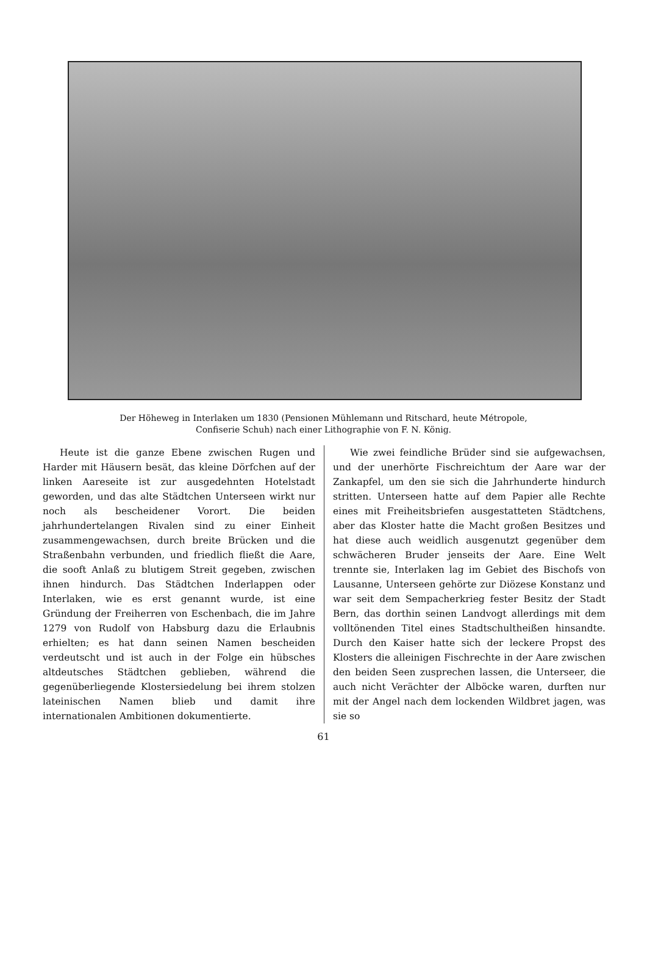Der Höheweg in Interlaken um 1830 (Pensionen Mühlemann und Ritschard, heute Métropole,
Confiserie Schuh) nach einer Lithographie von F. N. König.
Heute ist die ganze Ebene zwischen Rugen und Harder mit Häusern besät, das kleine Dörfchen auf der linken Aareseite ist zur ausgedehnten Hotelstadt geworden, und das alte Städtchen Unterseen wirkt nur noch als bescheidener Vorort. Die beiden jahrhundertelangen Rivalen sind zu einer Einheit zusammengewachsen, durch breite Brücken und die Straßenbahn verbunden, und friedlich fließt die Aare, die sooft Anlaß zu blutigem Streit gegeben, zwischen ihnen hindurch. Das Städtchen Inderlappen oder Interlaken, wie es erst genannt wurde, ist eine Gründung der Freiherren von Eschenbach, die im Jahre 1279 von Rudolf von Habsburg dazu die Erlaubnis erhielten; es hat dann seinen Namen bescheiden verdeutscht und ist auch in der Folge ein hübsches altdeutsches Städtchen geblieben, während die gegenüberliegende Klostersiedelung bei ihrem stolzen lateinischen Namen blieb und damit ihre internationalen Ambitionen dokumentierte.
Wie zwei feindliche Brüder sind sie aufgewachsen, und der unerhörte Fischreichtum der Aare war der Zankapfel, um den sie sich die Jahrhunderte hindurch stritten. Unterseen hatte auf dem Papier alle Rechte eines mit Freiheitsbriefen ausgestatteten Städtchens, aber das Kloster hatte die Macht großen Besitzes und hat diese auch weidlich ausgenutzt gegenüber dem schwächeren Bruder jenseits der Aare. Eine Welt trennte sie, Interlaken lag im Gebiet des Bischofs von Lausanne, Unterseen gehörte zur Diözese Konstanz und war seit dem Sempacherkrieg fester Besitz der Stadt Bern, das dorthin seinen Landvogt allerdings mit dem volltönenden Titel eines Stadtschultheißen hinsandte. Durch den Kaiser hatte sich der leckere Propst des Klosters die alleinigen Fischrechte in der Aare zwischen den beiden Seen zusprechen lassen, die Unterseer, die auch nicht Verächter der Alböcke waren, durften nur mit der Angel nach dem lockenden Wildbret jagen, was sie so
61